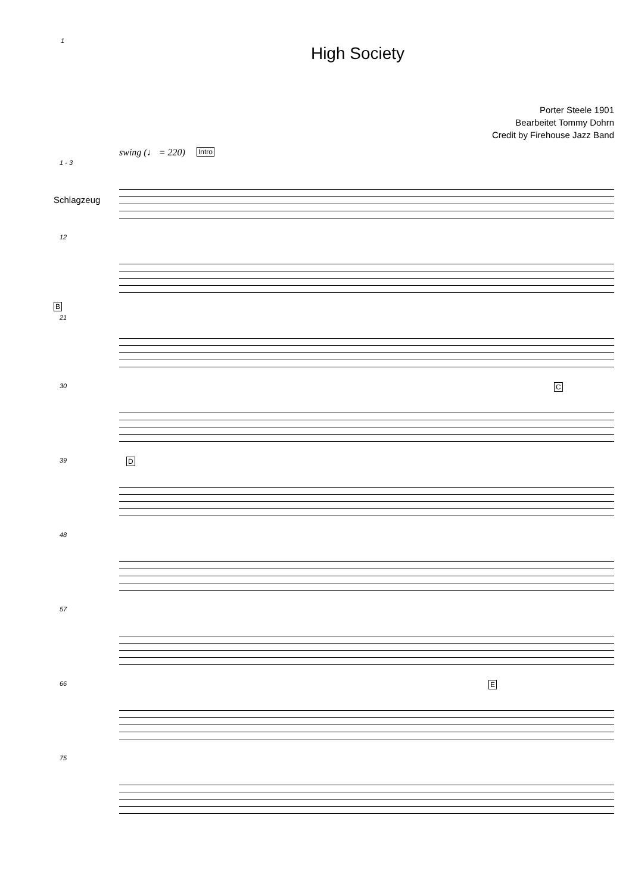1
High Society
Porter Steele 1901
Bearbeitet Tommy Dohrn
Credit by Firehouse Jazz Band
1 - 3
swing (♩ = 220) Intro
Schlagzeug
12
B
21
30 C
39 D
48
57
66 E
75